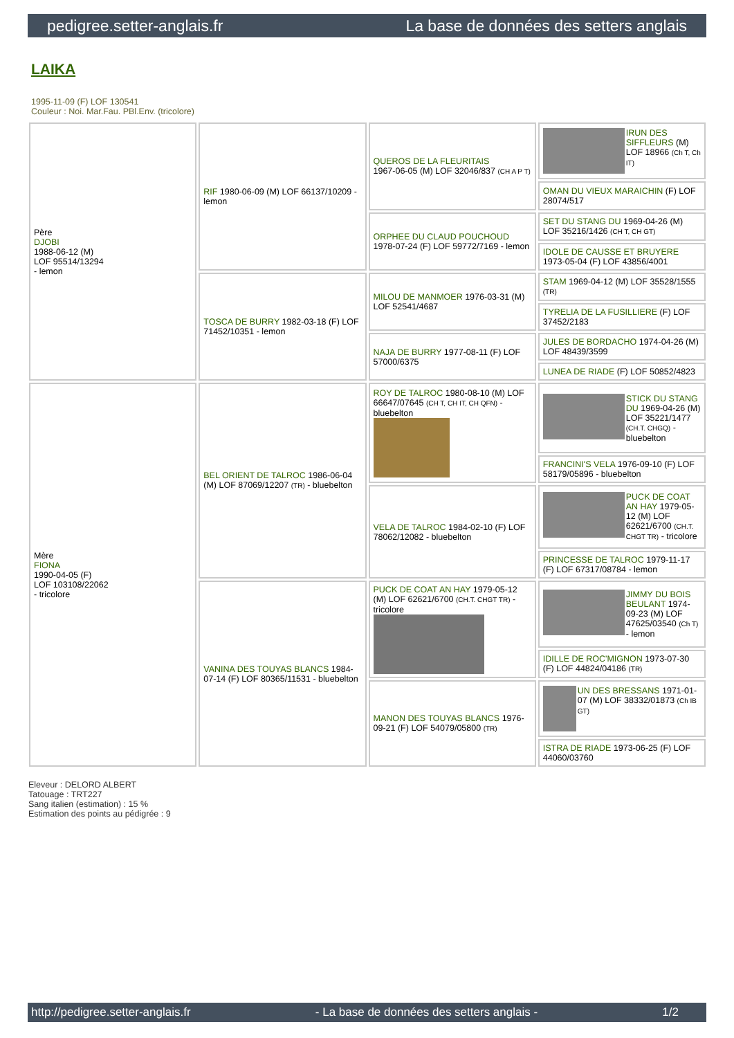pedigree.setter-anglais.fr La base de données des setters anglais
LAIKA
1995-11-09 (F) LOF 130541
Couleur : Noi. Mar.Fau. PBl.Env. (tricolore)
| Père DJOBI 1988-06-12 (M) LOF 95514/13294 - lemon | RIF 1980-06-09 (M) LOF 66137/10209 - lemon | QUEROS DE LA FLEURITAIS 1967-06-05 (M) LOF 32046/837 (CH A P T) | IRUN DES SIFFLEURS (M) LOF 18966 (Ch T, Ch IT) |
| | | | OMAN DU VIEUX MARAICHIN (F) LOF 28074/517 |
| | | ORPHEE DU CLAUD POUCHOUD 1978-07-24 (F) LOF 59772/7169 - lemon | SET DU STANG DU 1969-04-26 (M) LOF 35216/1426 (CH T, CH GT) |
| | | | IDOLE DE CAUSSE ET BRUYERE 1973-05-04 (F) LOF 43856/4001 |
| | TOSCA DE BURRY 1982-03-18 (F) LOF 71452/10351 - lemon | MILOU DE MANMOER 1976-03-31 (M) LOF 52541/4687 | STAM 1969-04-12 (M) LOF 35528/1555 (TR) |
| | | | TYRELIA DE LA FUSILLIERE (F) LOF 37452/2183 |
| | | NAJA DE BURRY 1977-08-11 (F) LOF 57000/6375 | JULES DE BORDACHO 1974-04-26 (M) LOF 48439/3599 |
| | | | LUNEA DE RIADE (F) LOF 50852/4823 |
| Mère FIONA 1990-04-05 (F) LOF 103108/22062 - tricolore | BEL ORIENT DE TALROC 1986-06-04 (M) LOF 87069/12207 (TR) - bluebelton | ROY DE TALROC 1980-08-10 (M) LOF 66647/07645 (CH T, CH IT, CH QFN) - bluebelton | STICK DU STANG DU 1969-04-26 (M) LOF 35221/1477 (CH.T. CHGQ) - bluebelton |
| | | | FRANCINI'S VELA 1976-09-10 (F) LOF 58179/05896 - bluebelton |
| | | VELA DE TALROC 1984-02-10 (F) LOF 78062/12082 - bluebelton | PUCK DE COAT AN HAY 1979-05-12 (M) LOF 62621/6700 (CH.T. CHGT TR) - tricolore |
| | | | PRINCESSE DE TALROC 1979-11-17 (F) LOF 67317/08784 - lemon |
| | VANINA DES TOUYAS BLANCS 1984-07-14 (F) LOF 80365/11531 - bluebelton | PUCK DE COAT AN HAY 1979-05-12 (M) LOF 62621/6700 (CH.T. CHGT TR) - tricolore | JIMMY DU BOIS BEULANT 1974-09-23 (M) LOF 47625/03540 (Ch T) - lemon |
| | | | IDILLE DE ROC'MIGNON 1973-07-30 (F) LOF 44824/04186 (TR) |
| | | MANON DES TOUYAS BLANCS 1976-09-21 (F) LOF 54079/05800 (TR) | UN DES BRESSANS 1971-01-07 (M) LOF 38332/01873 (Ch IB GT) |
| | | | ISTRA DE RIADE 1973-06-25 (F) LOF 44060/03760 |
Eleveur : DELORD ALBERT
Tatouage : TRT227
Sang italien (estimation) : 15 %
Estimation des points au pédigrée : 9
http://pedigree.setter-anglais.fr - La base de données des setters anglais - 1/2